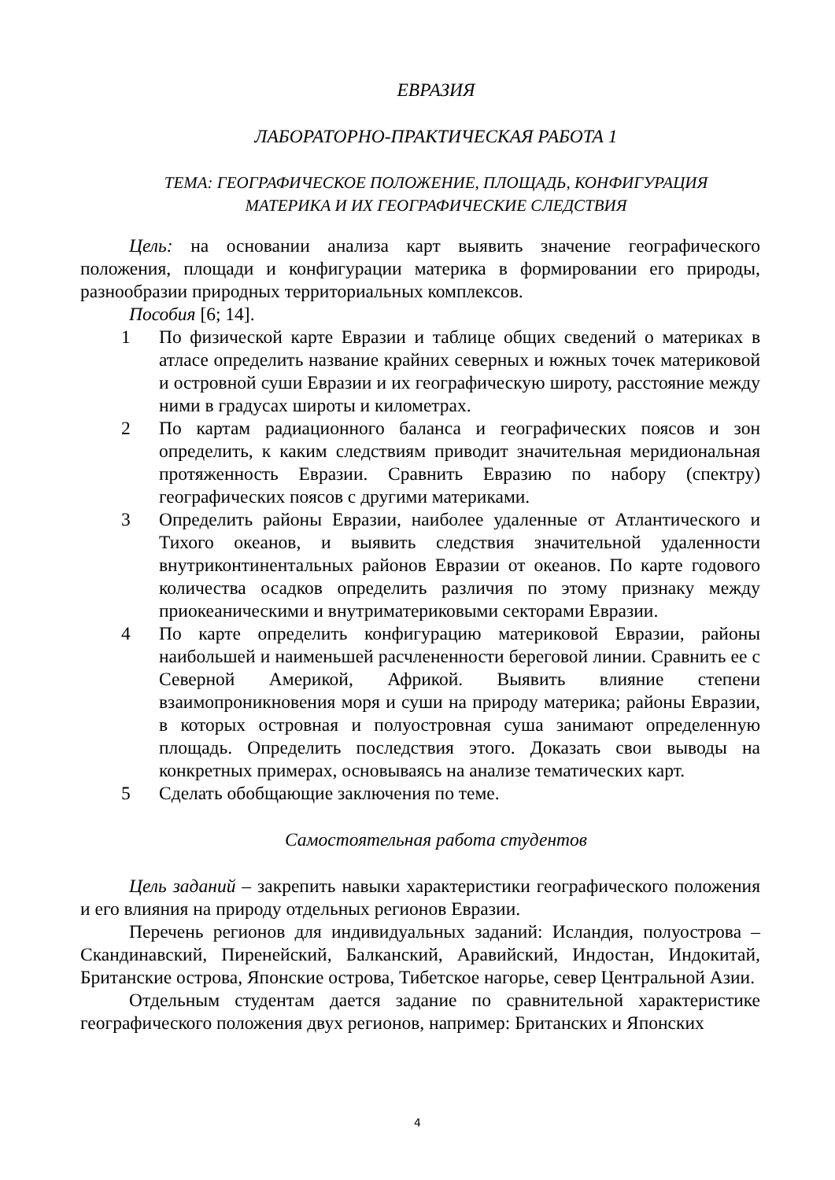ЕВРАЗИЯ
ЛАБОРАТОРНО-ПРАКТИЧЕСКАЯ РАБОТА 1
ТЕМА: ГЕОГРАФИЧЕСКОЕ ПОЛОЖЕНИЕ, ПЛОЩАДЬ, КОНФИГУРАЦИЯ
МАТЕРИКА И ИХ ГЕОГРАФИЧЕСКИЕ СЛЕДСТВИЯ
Цель: на основании анализа карт выявить значение географического положения, площади и конфигурации материка в формировании его природы, разнообразии природных территориальных комплексов.
Пособия [6; 14].
1 По физической карте Евразии и таблице общих сведений о материках в атласе определить название крайних северных и южных точек материковой и островной суши Евразии и их географическую широту, расстояние между ними в градусах широты и километрах.
2 По картам радиационного баланса и географических поясов и зон определить, к каким следствиям приводит значительная меридиональная протяженность Евразии. Сравнить Евразию по набору (спектру) географических поясов с другими материками.
3 Определить районы Евразии, наиболее удаленные от Атлантического и Тихого океанов, и выявить следствия значительной удаленности внутриконтинентальных районов Евразии от океанов. По карте годового количества осадков определить различия по этому признаку между приокеаническими и внутриматериковыми секторами Евразии.
4 По карте определить конфигурацию материковой Евразии, районы наибольшей и наименьшей расчлененности береговой линии. Сравнить ее с Северной Америкой, Африкой. Выявить влияние степени взаимопроникновения моря и суши на природу материка; районы Евразии, в которых островная и полуостровная суша занимают определенную площадь. Определить последствия этого. Доказать свои выводы на конкретных примерах, основываясь на анализе тематических карт.
5 Сделать обобщающие заключения по теме.
Самостоятельная работа студентов
Цель заданий – закрепить навыки характеристики географического положения и его влияния на природу отдельных регионов Евразии.
Перечень регионов для индивидуальных заданий: Исландия, полуострова – Скандинавский, Пиренейский, Балканский, Аравийский, Индостан, Индокитай, Британские острова, Японские острова, Тибетское нагорье, север Центральной Азии.
Отдельным студентам дается задание по сравнительной характеристике географического положения двух регионов, например: Британских и Японских
4